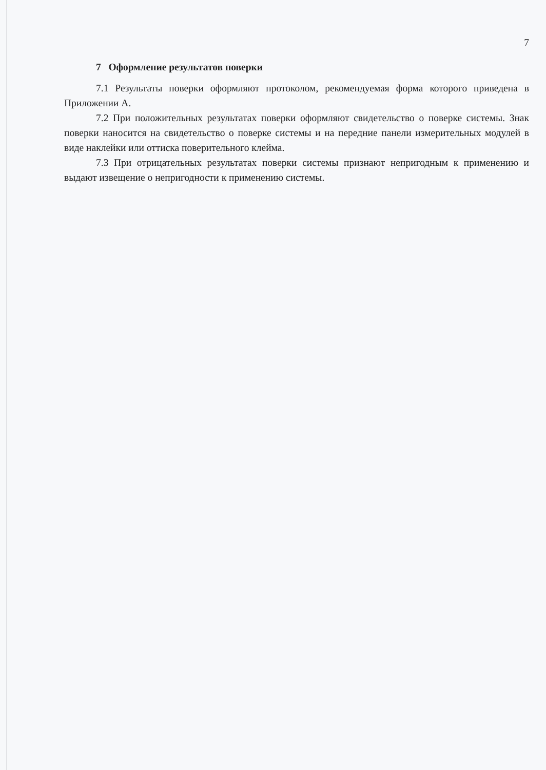7
7 Оформление результатов поверки
7.1 Результаты поверки оформляют протоколом, рекомендуемая форма которого приведена в Приложении А.
7.2 При положительных результатах поверки оформляют свидетельство о поверке системы. Знак поверки наносится на свидетельство о поверке системы и на передние панели измерительных модулей в виде наклейки или оттиска поверительного клейма.
7.3 При отрицательных результатах поверки системы признают непригодным к применению и выдают извещение о непригодности к применению системы.